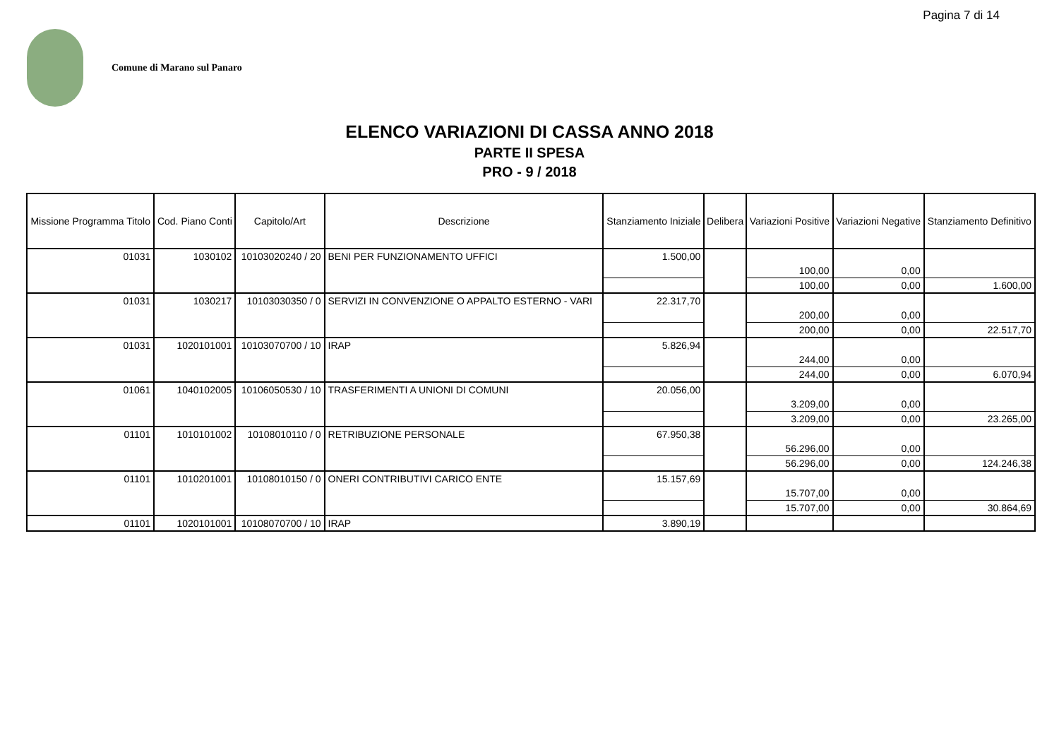Pagina 7 di 14
Comune di Marano sul Panaro
ELENCO VARIAZIONI DI CASSA ANNO 2018
PARTE II SPESA
PRO - 9 / 2018
| Missione Programma Titolo | Cod. Piano Conti | Capitolo/Art | Descrizione | Stanziamento Iniziale | Delibera | Variazioni Positive | Variazioni Negative | Stanziamento Definitivo |
| --- | --- | --- | --- | --- | --- | --- | --- | --- |
| 01031 | 1030102 | 10103020240 / 20 | BENI PER FUNZIONAMENTO UFFICI | 1.500,00 | | 100,00 | 0,00 | |
| | | | | | | 100,00 | 0,00 | 1.600,00 |
| 01031 | 1030217 | 10103030350 / 0 | SERVIZI IN CONVENZIONE O APPALTO ESTERNO - VARI | 22.317,70 | | 200,00 | 0,00 | |
| | | | | | | 200,00 | 0,00 | 22.517,70 |
| 01031 | 1020101001 | 10103070700 / 10 | IRAP | 5.826,94 | | 244,00 | 0,00 | |
| | | | | | | 244,00 | 0,00 | 6.070,94 |
| 01061 | 1040102005 | 10106050530 / 10 | TRASFERIMENTI A UNIONI DI COMUNI | 20.056,00 | | 3.209,00 | 0,00 | |
| | | | | | | 3.209,00 | 0,00 | 23.265,00 |
| 01101 | 1010101002 | 10108010110 / 0 | RETRIBUZIONE PERSONALE | 67.950,38 | | 56.296,00 | 0,00 | |
| | | | | | | 56.296,00 | 0,00 | 124.246,38 |
| 01101 | 1010201001 | 10108010150 / 0 | ONERI CONTRIBUTIVI CARICO ENTE | 15.157,69 | | 15.707,00 | 0,00 | |
| | | | | | | 15.707,00 | 0,00 | 30.864,69 |
| 01101 | 1020101001 | 10108070700 / 10 | IRAP | 3.890,19 | | | | |